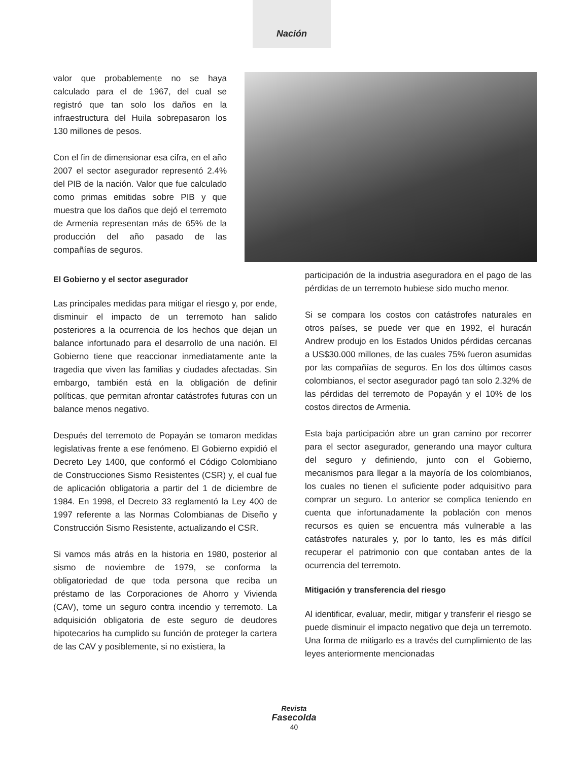Nación
valor que probablemente no se haya calculado para el de 1967, del cual se registró que tan solo los daños en la infraestructura del Huila sobrepasaron los 130 millones de pesos.
Con el fin de dimensionar esa cifra, en el año 2007 el sector asegurador representó 2.4% del PIB de la nación. Valor que fue calculado como primas emitidas sobre PIB y que muestra que los daños que dejó el terremoto de Armenia representan más de 65% de la producción del año pasado de las compañías de seguros.
El Gobierno y el sector asegurador
Las principales medidas para mitigar el riesgo y, por ende, disminuir el impacto de un terremoto han salido posteriores a la ocurrencia de los hechos que dejan un balance infortunado para el desarrollo de una nación. El Gobierno tiene que reaccionar inmediatamente ante la tragedia que viven las familias y ciudades afectadas. Sin embargo, también está en la obligación de definir políticas, que permitan afrontar catástrofes futuras con un balance menos negativo.
Después del terremoto de Popayán se tomaron medidas legislativas frente a ese fenómeno. El Gobierno expidió el Decreto Ley 1400, que conformó el Código Colombiano de Construcciones Sismo Resistentes (CSR) y, el cual fue de aplicación obligatoria a partir del 1 de diciembre de 1984. En 1998, el Decreto 33 reglamentó la Ley 400 de 1997 referente a las Normas Colombianas de Diseño y Construcción Sismo Resistente, actualizando el CSR.
Si vamos más atrás en la historia en 1980, posterior al sismo de noviembre de 1979, se conforma la obligatoriedad de que toda persona que reciba un préstamo de las Corporaciones de Ahorro y Vivienda (CAV), tome un seguro contra incendio y terremoto. La adquisición obligatoria de este seguro de deudores hipotecarios ha cumplido su función de proteger la cartera de las CAV y posiblemente, si no existiera, la
participación de la industria aseguradora en el pago de las pérdidas de un terremoto hubiese sido mucho menor.
Si se compara los costos con catástrofes naturales en otros países, se puede ver que en 1992, el huracán Andrew produjo en los Estados Unidos pérdidas cercanas a US$30.000 millones, de las cuales 75% fueron asumidas por las compañías de seguros. En los dos últimos casos colombianos, el sector asegurador pagó tan solo 2.32% de las pérdidas del terremoto de Popayán y el 10% de los costos directos de Armenia.
Esta baja participación abre un gran camino por recorrer para el sector asegurador, generando una mayor cultura del seguro y definiendo, junto con el Gobierno, mecanismos para llegar a la mayoría de los colombianos, los cuales no tienen el suficiente poder adquisitivo para comprar un seguro. Lo anterior se complica teniendo en cuenta que infortunadamente la población con menos recursos es quien se encuentra más vulnerable a las catástrofes naturales y, por lo tanto, les es más difícil recuperar el patrimonio con que contaban antes de la ocurrencia del terremoto.
Mitigación y transferencia del riesgo
Al identificar, evaluar, medir, mitigar y transferir el riesgo se puede disminuir el impacto negativo que deja un terremoto. Una forma de mitigarlo es a través del cumplimiento de las leyes anteriormente mencionadas
Revista
Fasecolda
40